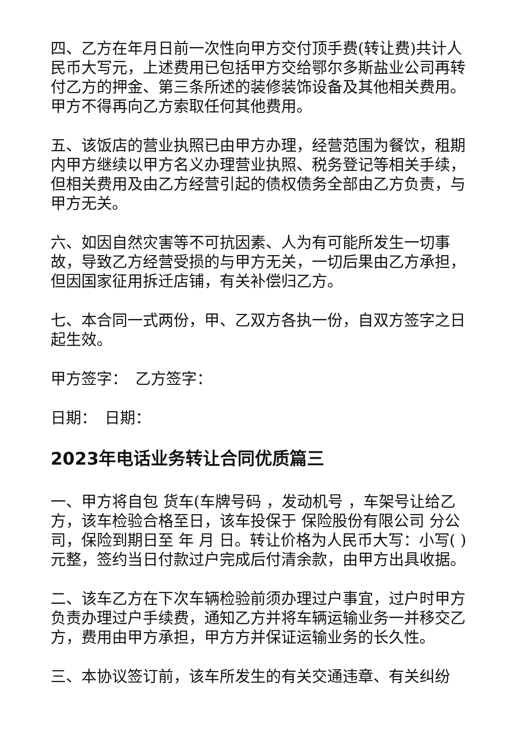四、乙方在年月日前一次性向甲方交付顶手费(转让费)共计人民币大写元，上述费用已包括甲方交给鄂尔多斯盐业公司再转付乙方的押金、第三条所述的装修装饰设备及其他相关费用。甲方不得再向乙方索取任何其他费用。
五、该饭店的营业执照已由甲方办理，经营范围为餐饮，租期内甲方继续以甲方名义办理营业执照、税务登记等相关手续，但相关费用及由乙方经营引起的债权债务全部由乙方负责，与甲方无关。
六、如因自然灾害等不可抗因素、人为有可能所发生一切事故，导致乙方经营受损的与甲方无关，一切后果由乙方承担，但因国家征用拆迁店铺，有关补偿归乙方。
七、本合同一式两份，甲、乙双方各执一份，自双方签字之日起生效。
甲方签字：　乙方签字：
日期：　日期：
2023年电话业务转让合同优质篇三
一、甲方将自包 货车(车牌号码 ，发动机号 ，车架号让给乙方，该车检验合格至日，该车投保于 保险股份有限公司 分公司，保险到期日至 年 月 日。转让价格为人民币大写：小写( )元整，签约当日付款过户完成后付清余款，由甲方出具收据。
二、该车乙方在下次车辆检验前须办理过户事宜，过户时甲方负责办理过户手续费，通知乙方并将车辆运输业务一并移交乙方，费用由甲方承担，甲方方并保证运输业务的长久性。
三、本协议签订前，该车所发生的有关交通违章、有关纠纷